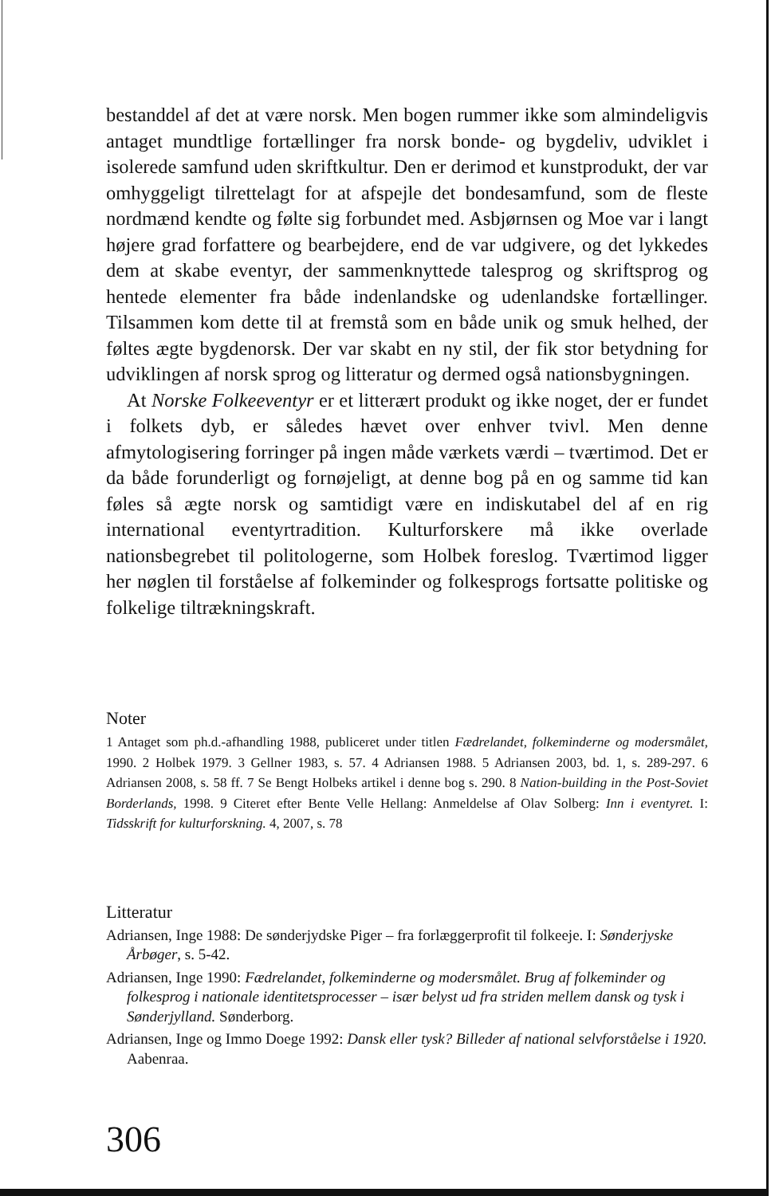bestanddel af det at være norsk. Men bogen rummer ikke som almindeligvis antaget mundtlige fortællinger fra norsk bonde- og bygdeliv, udviklet i isolerede samfund uden skriftkultur. Den er derimod et kunstprodukt, der var omhyggeligt tilrettelagt for at afspejle det bondesamfund, som de fleste nordmænd kendte og følte sig forbundet med. Asbjørnsen og Moe var i langt højere grad forfattere og bearbejdere, end de var udgivere, og det lykkedes dem at skabe eventyr, der sammenknyttede talesprog og skriftsprog og hentede elementer fra både indenlandske og udenlandske fortællinger. Tilsammen kom dette til at fremstå som en både unik og smuk helhed, der føltes ægte bygdenorsk. Der var skabt en ny stil, der fik stor betydning for udviklingen af norsk sprog og litteratur og dermed også nationsbygningen.
At Norske Folkeeventyr er et litterært produkt og ikke noget, der er fundet i folkets dyb, er således hævet over enhver tvivl. Men denne afmytologisering forringer på ingen måde værkets værdi – tværtimod. Det er da både forunderligt og fornøjeligt, at denne bog på en og samme tid kan føles så ægte norsk og samtidigt være en indiskutabel del af en rig international eventyrtradition. Kulturforskere må ikke overlade nationsbegrebet til politologerne, som Holbek foreslog. Tværtimod ligger her nøglen til forståelse af folkeminder og folkesprogs fortsatte politiske og folkelige tiltrækningskraft.
Noter
1 Antaget som ph.d.-afhandling 1988, publiceret under titlen Fædrelandet, folkeminderne og modersmålet, 1990. 2 Holbek 1979. 3 Gellner 1983, s. 57. 4 Adriansen 1988. 5 Adriansen 2003, bd. 1, s. 289-297. 6 Adriansen 2008, s. 58 ff. 7 Se Bengt Holbeks artikel i denne bog s. 290. 8 Nation-building in the Post-Soviet Borderlands, 1998. 9 Citeret efter Bente Velle Hellang: Anmeldelse af Olav Solberg: Inn i eventyret. I: Tidsskrift for kulturforskning. 4, 2007, s. 78
Litteratur
Adriansen, Inge 1988: De sønderjydske Piger – fra forlæggerprofit til folkeeje. I: Sønderjyske Årbøger, s. 5-42.
Adriansen, Inge 1990: Fædrelandet, folkeminderne og modersmålet. Brug af folkeminder og folkesprog i nationale identitetsprocesser – især belyst ud fra striden mellem dansk og tysk i Sønderjylland. Sønderborg.
Adriansen, Inge og Immo Doege 1992: Dansk eller tysk? Billeder af national selvforståelse i 1920. Aabenraa.
306